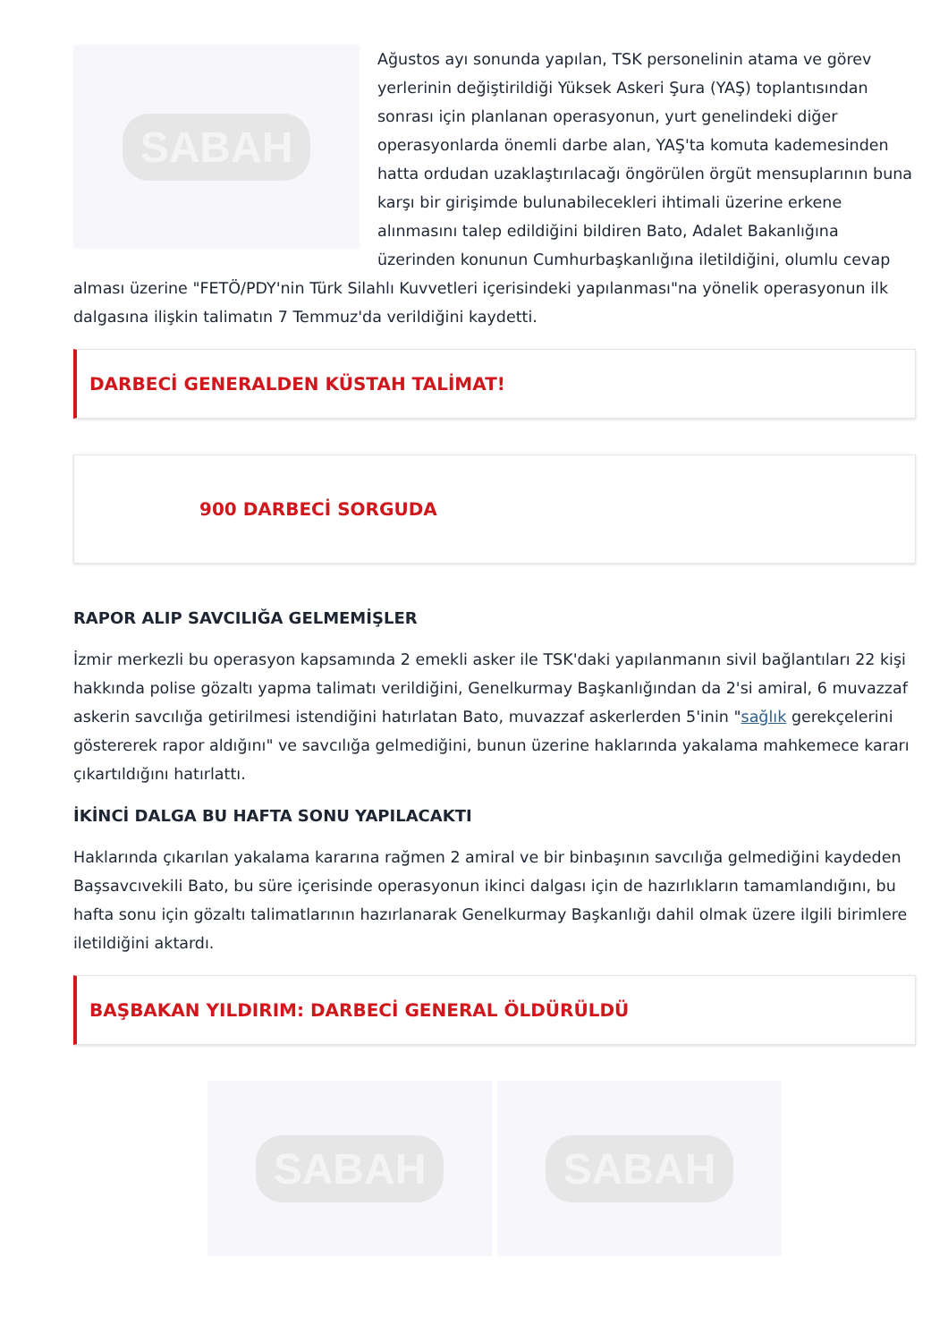SABAH
Ağustos ayı sonunda yapılan, TSK personelinin atama ve görev yerlerinin değiştirildiği Yüksek Askeri Şura (YAŞ) toplantısından sonrası için planlanan operasyonun, yurt genelindeki diğer operasyonlarda önemli darbe alan, YAŞ'ta komuta kademesinden hatta ordudan uzaklaştırılacağı öngörülen örgüt mensuplarının buna karşı bir girişimde bulunabilecekleri ihtimali üzerine erkene alınmasını talep edildiğini bildiren Bato, Adalet Bakanlığına üzerinden konunun Cumhurbaşkanlığına iletildiğini, olumlu cevap alması üzerine "FETÖ/PDY'nin Türk Silahlı Kuvvetleri içerisindeki yapılanması"na yönelik operasyonun ilk dalgasına ilişkin talimatın 7 Temmuz'da verildiğini kaydetti.
DARBECİ GENERALDEN KÜSTAH TALİMAT!
900 DARBECİ SORGUDA
RAPOR ALIP SAVCILIĞA GELMEMİŞLER
İzmir merkezli bu operasyon kapsamında 2 emekli asker ile TSK'daki yapılanmanın sivil bağlantıları 22 kişi hakkında polise gözaltı yapma talimatı verildiğini, Genelkurmay Başkanlığından da 2'si amiral, 6 muvazzaf askerin savcılığa getirilmesi istendiğini hatırlatan Bato, muvazzaf askerlerden 5'inin "sağlık gerekçelerini göstererek rapor aldığını" ve savcılığa gelmediğini, bunun üzerine haklarında yakalama mahkemece kararı çıkartıldığını hatırlattı.
İKİNCİ DALGA BU HAFTA SONU YAPILACAKTI
Haklarında çıkarılan yakalama kararına rağmen 2 amiral ve bir binbaşının savcılığa gelmediğini kaydeden Başsavcıvekili Bato, bu süre içerisinde operasyonun ikinci dalgası için de hazırlıkların tamamlandığını, bu hafta sonu için gözaltı talimatlarının hazırlanarak Genelkurmay Başkanlığı dahil olmak üzere ilgili birimlere iletildiğini aktardı.
BAŞBAKAN YILDIRIM: DARBECİ GENERAL ÖLDÜRÜLDÜ
SABAH SABAH